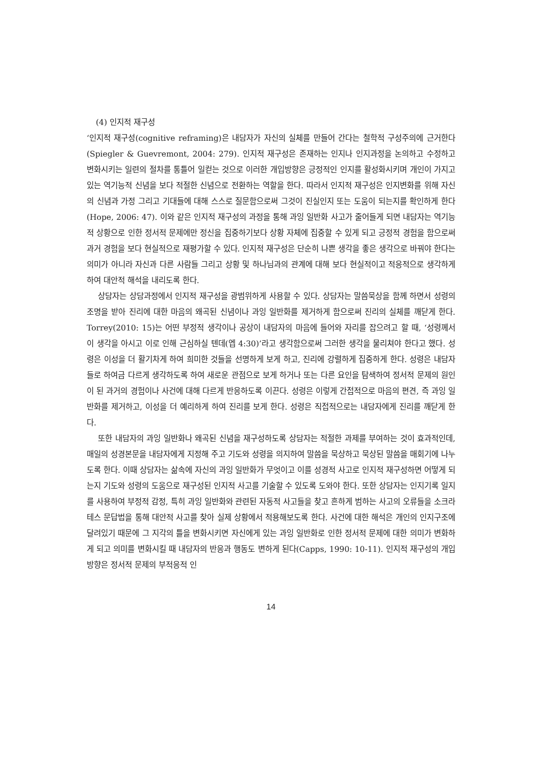(4) 인지적 재구성
‘인지적 재구성(cognitive reframing)은 내담자가 자신의 실체를 만들어 간다는 철학적 구성주의에 근거한다(Spiegler & Guevremont, 2004: 279). 인지적 재구성은 존재하는 인지나 인지과정을 논의하고 수정하고 변화시키는 일련의 절차를 통틀어 일컫는 것으로 이러한 개입방향은 긍정적인 인지를 활성화시키며 개인이 가지고 있는 역기능적 신념을 보다 적절한 신념으로 전환하는 역할을 한다. 따라서 인지적 재구성은 인지변화를 위해 자신의 신념과 가정 그리고 기대들에 대해 스스로 질문함으로써 그것이 진실인지 또는 도움이 되는지를 확인하게 한다(Hope, 2006: 47). 이와 같은 인지적 재구성의 과정을 통해 과잉 일반화 사고가 줄어들게 되면 내담자는 역기능적 상황으로 인한 정서적 문제에만 정신을 집중하기보다 상황 자체에 집중할 수 있게 되고 긍정적 경험을 함으로써 과거 경험을 보다 현실적으로 재평가할 수 있다. 인지적 재구성은 단순히 나쁜 생각을 좋은 생각으로 바꿔야 한다는 의미가 아니라 자신과 다른 사람들 그리고 상황 및 하나님과의 관계에 대해 보다 현실적이고 적응적으로 생각하게 하여 대안적 해석을 내리도록 한다.
상담자는 상담과정에서 인지적 재구성을 광범위하게 사용할 수 있다. 상담자는 말씀묵상을 함께 하면서 성령의 조명을 받아 진리에 대한 마음의 왜곡된 신념이나 과잉 일반화를 제거하게 함으로써 진리의 실체를 깨닫게 한다. Torrey(2010: 15)는 어떤 부정적 생각이나 공상이 내담자의 마음에 들어와 자리를 잡으려고 할 때, ‘성령께서 이 생각을 아시고 이로 인해 근심하실 텐데(엡 4:30)’라고 생각함으로써 그러한 생각을 물리쳐야 한다고 했다. 성령은 이성을 더 활기차게 하여 희미한 것들을 선명하게 보게 하고, 진리에 강렬하게 집중하게 한다. 성령은 내담자들로 하여금 다르게 생각하도록 하여 새로운 관점으로 보게 하거나 또는 다른 요인을 탐색하여 정서적 문제의 원인이 된 과거의 경험이나 사건에 대해 다르게 반응하도록 이끈다. 성령은 이렇게 간접적으로 마음의 편견, 즉 과잉 일반화를 제거하고, 이성을 더 예리하게 하여 진리를 보게 한다. 성령은 직접적으로는 내담자에게 진리를 깨닫게 한다.
또한 내담자의 과잉 일반화나 왜곡된 신념을 재구성하도록 상담자는 적절한 과제를 부여하는 것이 효과적인데, 매일의 성경본문을 내담자에게 지정해 주고 기도와 성령을 의지하여 말씀을 묵상하고 묵상된 말씀을 매회기에 나누도록 한다. 이때 상담자는 삶속에 자신의 과잉 일반화가 무엇이고 이를 성경적 사고로 인지적 재구성하면 어떻게 되는지 기도와 성령의 도움으로 재구성된 인지적 사고를 기술할 수 있도록 도와야 한다. 또한 상담자는 인지기록 일지를 사용하여 부정적 감정, 특히 과잉 일반화와 관련된 자동적 사고들을 찾고 흔하게 범하는 사고의 오류들을 소크라테스 문답법을 통해 대안적 사고를 찾아 실제 상황에서 적용해보도록 한다. 사건에 대한 해석은 개인의 인지구조에 달려있기 때문에 그 지각의 틀을 변화시키면 자신에게 있는 과잉 일반화로 인한 정서적 문제에 대한 의미가 변화하게 되고 의미를 변화시킬 때 내담자의 반응과 행동도 변하게 된다(Capps, 1990: 10-11). 인지적 재구성의 개입방향은 정서적 문제의 부적응적 인
14